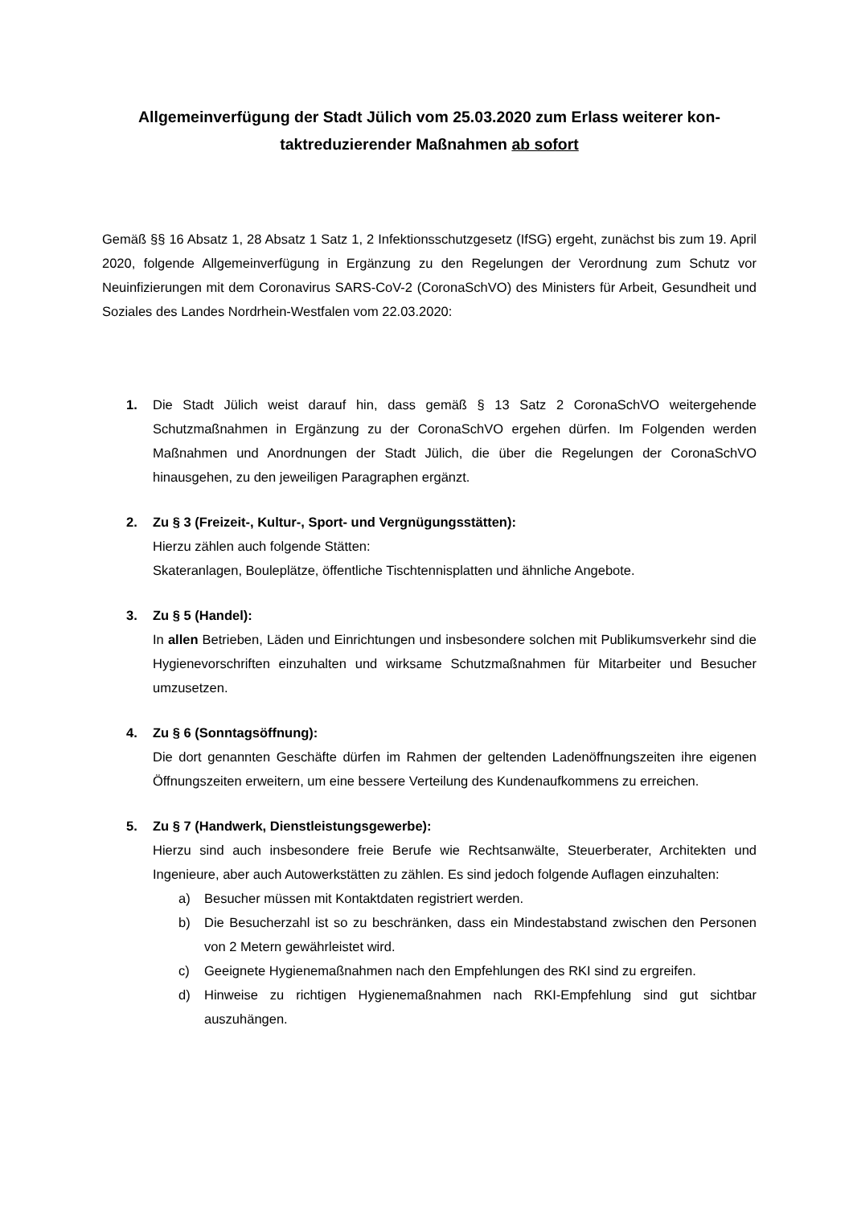Allgemeinverfügung der Stadt Jülich vom 25.03.2020 zum Erlass weiterer kon-
taktreduzierender Maßnahmen ab sofort
Gemäß §§ 16 Absatz 1, 28 Absatz 1 Satz 1, 2 Infektionsschutzgesetz (IfSG) ergeht, zunächst bis zum 19. April 2020, folgende Allgemeinverfügung in Ergänzung zu den Regelungen der Verordnung zum Schutz vor Neuinfizierungen mit dem Coronavirus SARS-CoV-2 (CoronaSchVO) des Ministers für Arbeit, Gesundheit und Soziales des Landes Nordrhein-Westfalen vom 22.03.2020:
1. Die Stadt Jülich weist darauf hin, dass gemäß § 13 Satz 2 CoronaSchVO weitergehende Schutzmaßnahmen in Ergänzung zu der CoronaSchVO ergehen dürfen. Im Folgenden werden Maßnahmen und Anordnungen der Stadt Jülich, die über die Regelungen der CoronaSchVO hinausgehen, zu den jeweiligen Paragraphen ergänzt.
2. Zu § 3 (Freizeit-, Kultur-, Sport- und Vergnügungsstätten):
Hierzu zählen auch folgende Stätten:
Skateranlagen, Bouleplätze, öffentliche Tischtennisplatten und ähnliche Angebote.
3. Zu § 5 (Handel):
In allen Betrieben, Läden und Einrichtungen und insbesondere solchen mit Publikumsverkehr sind die Hygienevorschriften einzuhalten und wirksame Schutzmaßnahmen für Mitarbeiter und Besucher umzusetzen.
4. Zu § 6 (Sonntagsöffnung):
Die dort genannten Geschäfte dürfen im Rahmen der geltenden Ladenöffnungszeiten ihre eigenen Öffnungszeiten erweitern, um eine bessere Verteilung des Kundenaufkommens zu erreichen.
5. Zu § 7 (Handwerk, Dienstleistungsgewerbe):
Hierzu sind auch insbesondere freie Berufe wie Rechtsanwälte, Steuerberater, Architekten und Ingenieure, aber auch Autowerkstätten zu zählen. Es sind jedoch folgende Auflagen einzuhalten:
a) Besucher müssen mit Kontaktdaten registriert werden.
b) Die Besucherzahl ist so zu beschränken, dass ein Mindestabstand zwischen den Personen von 2 Metern gewährleistet wird.
c) Geeignete Hygienemaßnahmen nach den Empfehlungen des RKI sind zu ergreifen.
d) Hinweise zu richtigen Hygienemaßnahmen nach RKI-Empfehlung sind gut sichtbar auszuhängen.